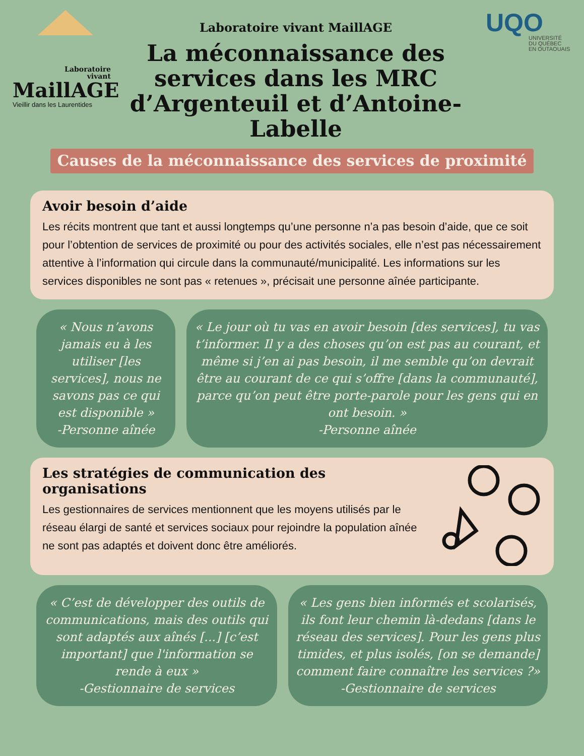Laboratoire
vivant
MaillAGE
Vieillir dans les Laurentides
Laboratoire vivant MaillAGE
La méconnaissance des services dans les MRC d’Argenteuil et d’Antoine-Labelle
UQO
UNIVERSITÉ
DU QUÉBEC
EN OUTAOUAIS
Causes de la méconnaissance des services de proximité
Avoir besoin d’aide
Les récits montrent que tant et aussi longtemps qu’une personne n’a pas besoin d’aide, que ce soit pour l’obtention de services de proximité ou pour des activités sociales, elle n’est pas nécessairement attentive à l’information qui circule dans la communauté/municipalité. Les informations sur les services disponibles ne sont pas « retenues », précisait une personne aînée participante.
« Nous n’avons jamais eu à les utiliser [les services], nous ne savons pas ce qui est disponible »
-Personne aînée
« Le jour où tu vas en avoir besoin [des services], tu vas t’informer. Il y a des choses qu’on est pas au courant, et même si j’en ai pas besoin, il me semble qu’on devrait être au courant de ce qui s’offre [dans la communauté], parce qu’on peut être porte-parole pour les gens qui en ont besoin. »
-Personne aînée
Les stratégies de communication des organisations
Les gestionnaires de services mentionnent que les moyens utilisés par le réseau élargi de santé et services sociaux pour rejoindre la population aînée ne sont pas adaptés et doivent donc être améliorés.
« C’est de développer des outils de communications, mais des outils qui sont adaptés aux aînés [...] [c’est important] que l'information se rende à eux »
-Gestionnaire de services
« Les gens bien informés et scolarisés, ils font leur chemin là-dedans [dans le réseau des services]. Pour les gens plus timides, et plus isolés, [on se demande] comment faire connaître les services ?»
-Gestionnaire de services